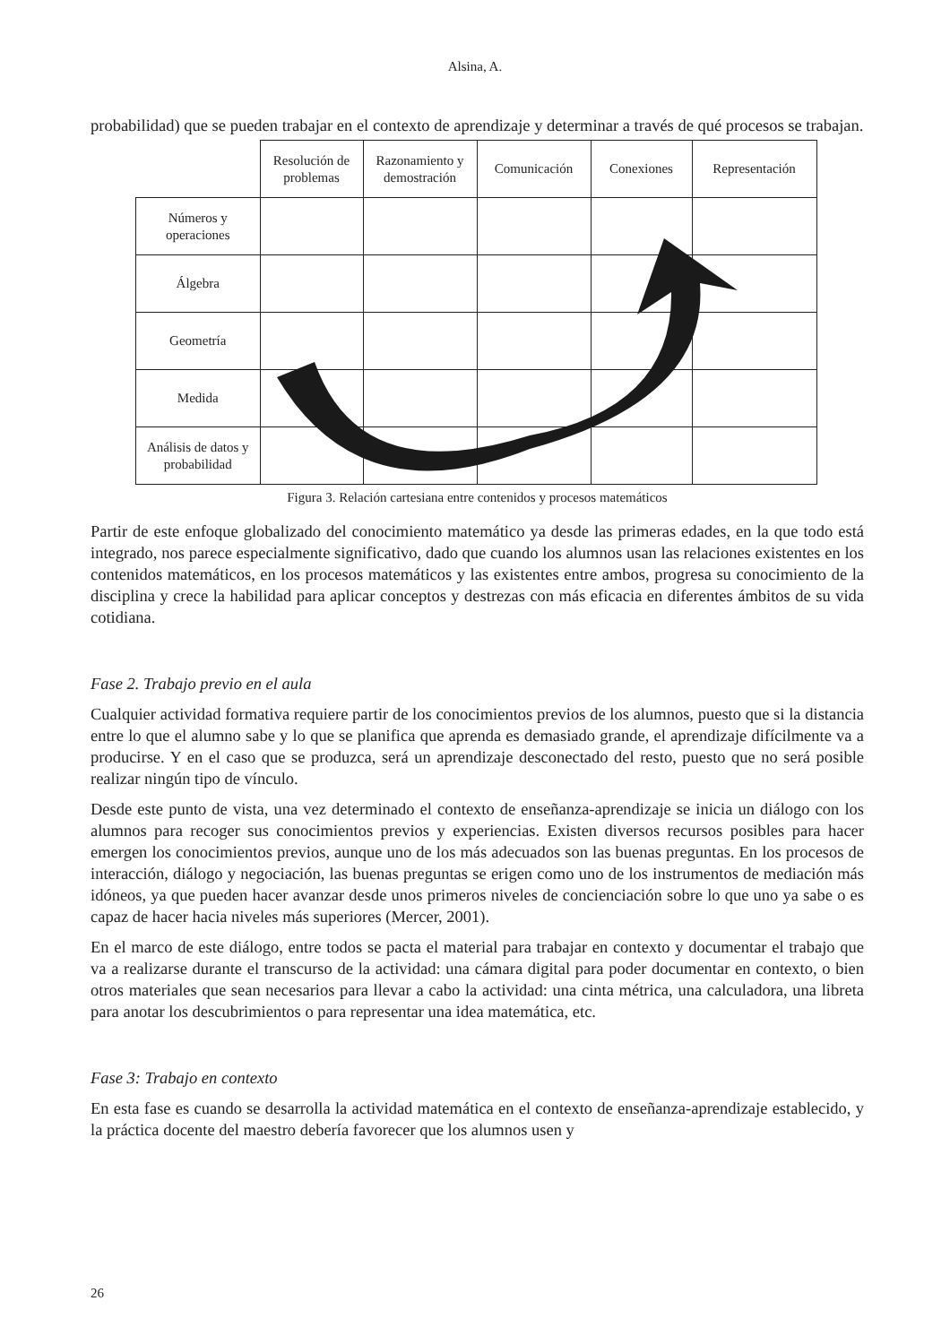Alsina, A.
probabilidad) que se pueden trabajar en el contexto de aprendizaje y determinar a través de qué procesos se trabajan.
| | Resolución de problemas | Razonamiento y demostración | Comunicación | Conexiones | Representación |
| --- | --- | --- | --- | --- | --- |
| Números y operaciones | | | | | |
| Álgebra | | | | | |
| Geometría | | | | | |
| Medida | | | | | |
| Análisis de datos y probabilidad | | | | | |
Figura 3. Relación cartesiana entre contenidos y procesos matemáticos
Partir de este enfoque globalizado del conocimiento matemático ya desde las primeras edades, en la que todo está integrado, nos parece especialmente significativo, dado que cuando los alumnos usan las relaciones existentes en los contenidos matemáticos, en los procesos matemáticos y las existentes entre ambos, progresa su conocimiento de la disciplina y crece la habilidad para aplicar conceptos y destrezas con más eficacia en diferentes ámbitos de su vida cotidiana.
Fase 2. Trabajo previo en el aula
Cualquier actividad formativa requiere partir de los conocimientos previos de los alumnos, puesto que si la distancia entre lo que el alumno sabe y lo que se planifica que aprenda es demasiado grande, el aprendizaje difícilmente va a producirse. Y en el caso que se produzca, será un aprendizaje desconectado del resto, puesto que no será posible realizar ningún tipo de vínculo.
Desde este punto de vista, una vez determinado el contexto de enseñanza-aprendizaje se inicia un diálogo con los alumnos para recoger sus conocimientos previos y experiencias. Existen diversos recursos posibles para hacer emergen los conocimientos previos, aunque uno de los más adecuados son las buenas preguntas. En los procesos de interacción, diálogo y negociación, las buenas preguntas se erigen como uno de los instrumentos de mediación más idóneos, ya que pueden hacer avanzar desde unos primeros niveles de concienciación sobre lo que uno ya sabe o es capaz de hacer hacia niveles más superiores (Mercer, 2001).
En el marco de este diálogo, entre todos se pacta el material para trabajar en contexto y documentar el trabajo que va a realizarse durante el transcurso de la actividad: una cámara digital para poder documentar en contexto, o bien otros materiales que sean necesarios para llevar a cabo la actividad: una cinta métrica, una calculadora, una libreta para anotar los descubrimientos o para representar una idea matemática, etc.
Fase 3: Trabajo en contexto
En esta fase es cuando se desarrolla la actividad matemática en el contexto de enseñanza-aprendizaje establecido, y la práctica docente del maestro debería favorecer que los alumnos usen y
26